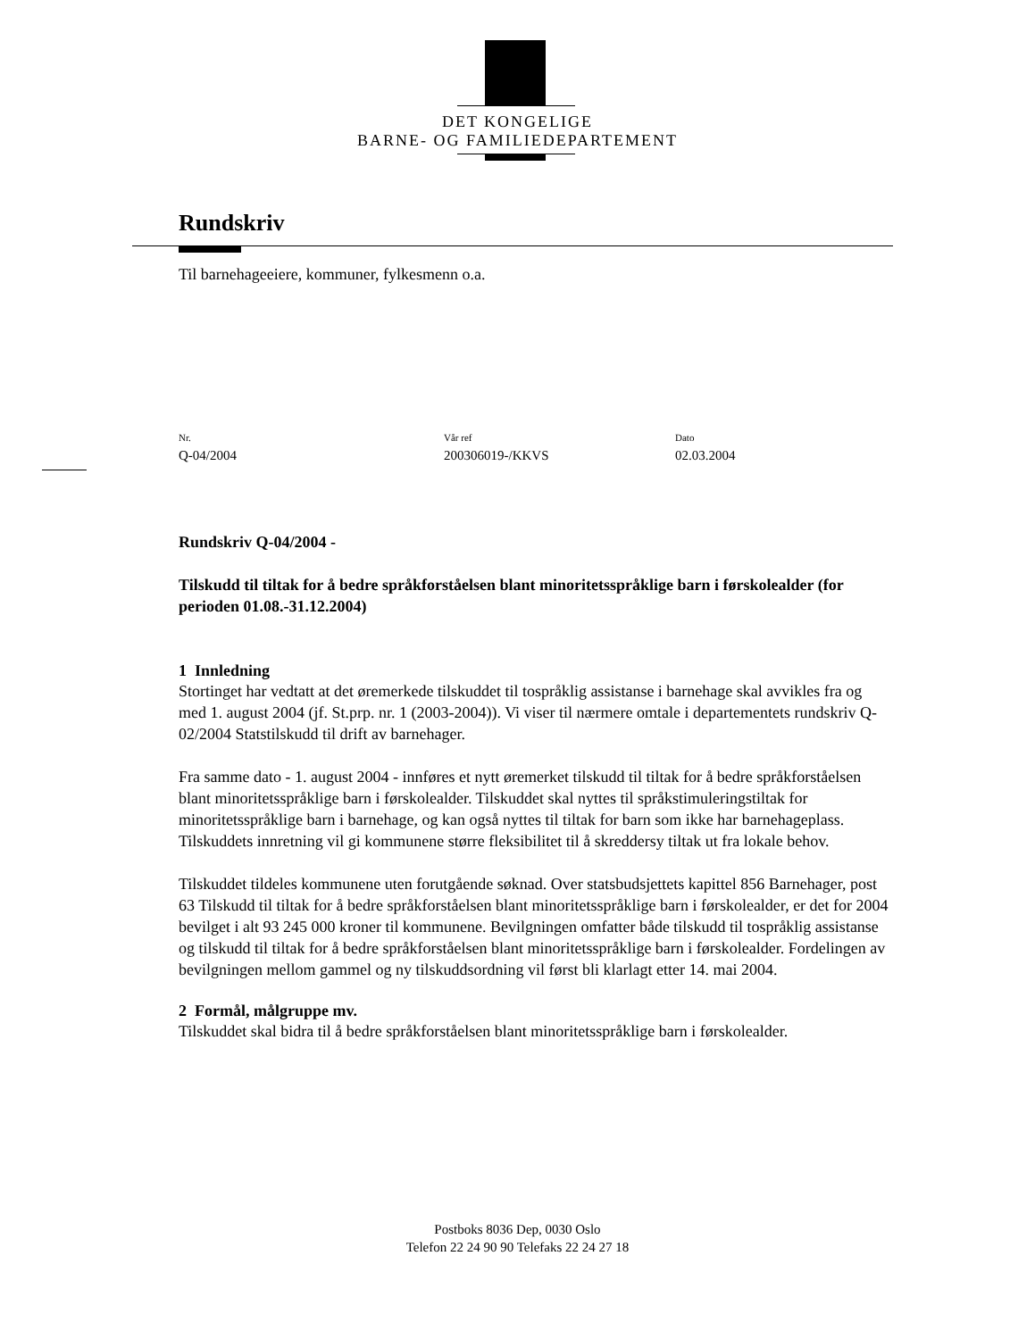DET KONGELIGE
BARNE- OG FAMILIEDEPARTEMENT
Rundskriv
Til barnehageeiere, kommuner, fylkesmenn o.a.
Nr.
Q-04/2004
Vår ref
200306019-/KKVS
Dato
02.03.2004
Rundskriv Q-04/2004 -
Tilskudd til tiltak for å bedre språkforståelsen blant minoritetsspråklige barn i førskolealder (for perioden 01.08.-31.12.2004)
1 Innledning
Stortinget har vedtatt at det øremerkede tilskuddet til tospråklig assistanse i barnehage skal avvikles fra og med 1. august 2004 (jf. St.prp. nr. 1 (2003-2004)). Vi viser til nærmere omtale i departementets rundskriv Q-02/2004 Statstilskudd til drift av barnehager.
Fra samme dato - 1. august 2004 - innføres et nytt øremerket tilskudd til tiltak for å bedre språkforståelsen blant minoritetsspråklige barn i førskolealder. Tilskuddet skal nyttes til språkstimuleringstiltak for minoritetsspråklige barn i barnehage, og kan også nyttes til tiltak for barn som ikke har barnehageplass. Tilskuddets innretning vil gi kommunene større fleksibilitet til å skreddersy tiltak ut fra lokale behov.
Tilskuddet tildeles kommunene uten forutgående søknad. Over statsbudsjettets kapittel 856 Barnehager, post 63 Tilskudd til tiltak for å bedre språkforståelsen blant minoritetsspråklige barn i førskolealder, er det for 2004 bevilget i alt 93 245 000 kroner til kommunene. Bevilgningen omfatter både tilskudd til tospråklig assistanse og tilskudd til tiltak for å bedre språkforståelsen blant minoritetsspråklige barn i førskolealder. Fordelingen av bevilgningen mellom gammel og ny tilskuddsordning vil først bli klarlagt etter 14. mai 2004.
2 Formål, målgruppe mv.
Tilskuddet skal bidra til å bedre språkforståelsen blant minoritetsspråklige barn i førskolealder.
Postboks 8036 Dep, 0030 Oslo
Telefon 22 24 90 90 Telefaks 22 24 27 18